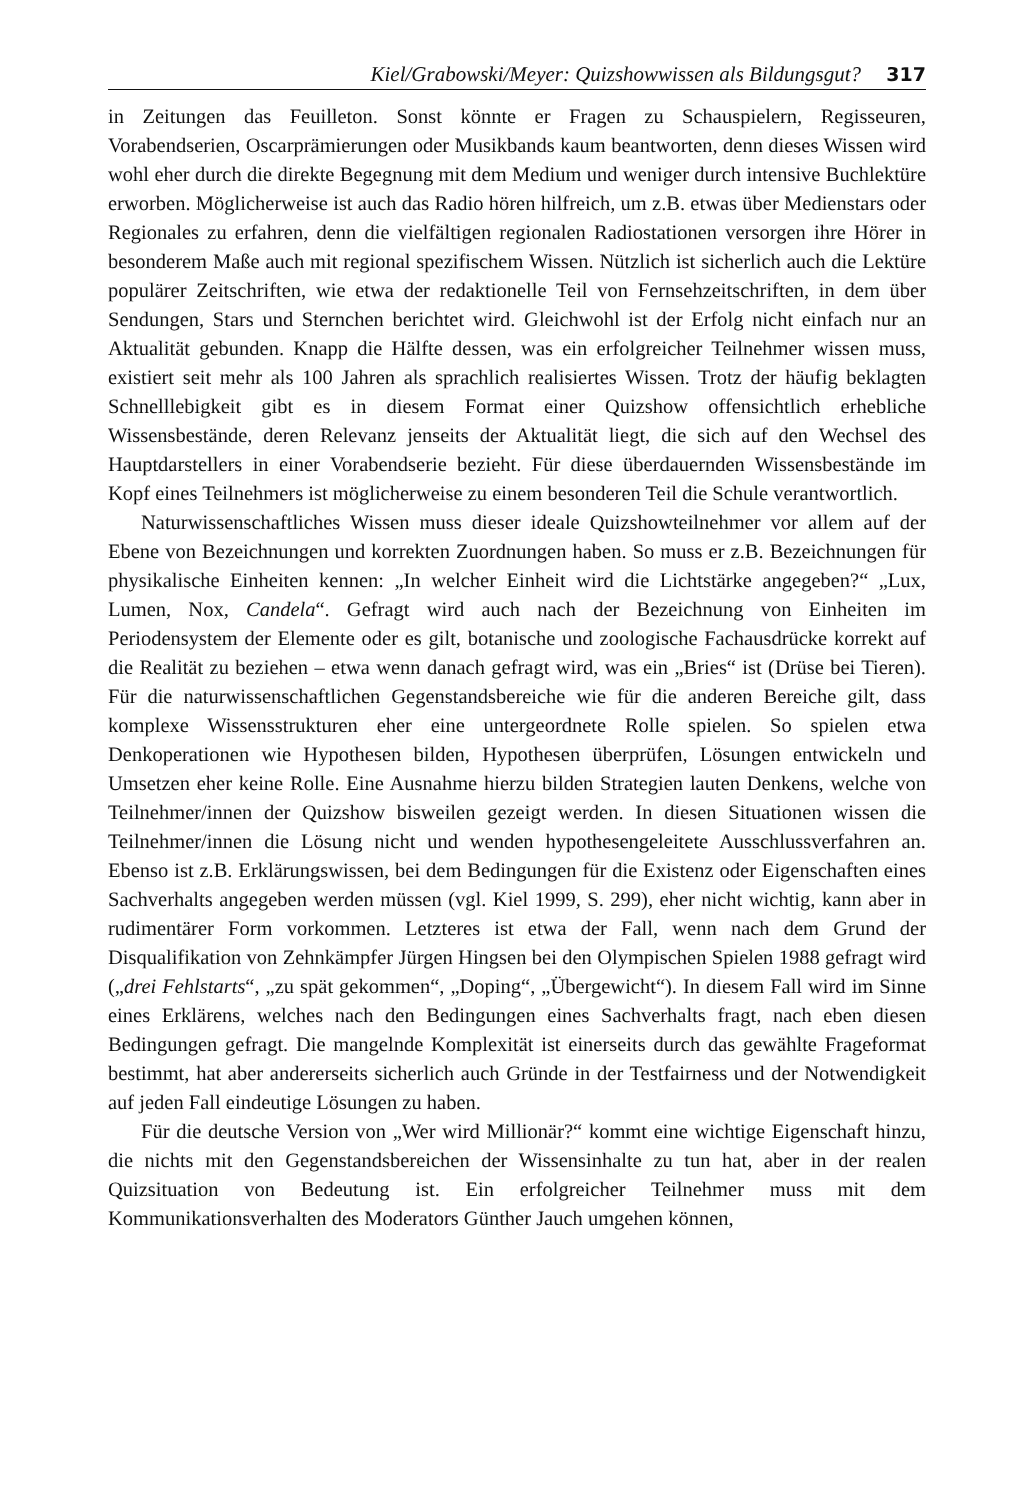Kiel/Grabowski/Meyer: Quizshowwissen als Bildungsgut? 317
in Zeitungen das Feuilleton. Sonst könnte er Fragen zu Schauspielern, Regisseuren, Vorabendserien, Oscarprämierungen oder Musikbands kaum beantworten, denn dieses Wissen wird wohl eher durch die direkte Begegnung mit dem Medium und weniger durch intensive Buchlektüre erworben. Möglicherweise ist auch das Radio hören hilfreich, um z.B. etwas über Medienstars oder Regionales zu erfahren, denn die vielfältigen regionalen Radiostationen versorgen ihre Hörer in besonderem Maße auch mit regional spezifischem Wissen. Nützlich ist sicherlich auch die Lektüre populärer Zeitschriften, wie etwa der redaktionelle Teil von Fernsehzeitschriften, in dem über Sendungen, Stars und Sternchen berichtet wird. Gleichwohl ist der Erfolg nicht einfach nur an Aktualität gebunden. Knapp die Hälfte dessen, was ein erfolgreicher Teilnehmer wissen muss, existiert seit mehr als 100 Jahren als sprachlich realisiertes Wissen. Trotz der häufig beklagten Schnelllebigkeit gibt es in diesem Format einer Quizshow offensichtlich erhebliche Wissensbestände, deren Relevanz jenseits der Aktualität liegt, die sich auf den Wechsel des Hauptdarstellers in einer Vorabendserie bezieht. Für diese überdauernden Wissensbestände im Kopf eines Teilnehmers ist möglicherweise zu einem besonderen Teil die Schule verantwortlich.
Naturwissenschaftliches Wissen muss dieser ideale Quizshowteilnehmer vor allem auf der Ebene von Bezeichnungen und korrekten Zuordnungen haben. So muss er z.B. Bezeichnungen für physikalische Einheiten kennen: „In welcher Einheit wird die Lichtstärke angegeben?“ „Lux, Lumen, Nox, Candela“. Gefragt wird auch nach der Bezeichnung von Einheiten im Periodensystem der Elemente oder es gilt, botanische und zoologische Fachausdrücke korrekt auf die Realität zu beziehen – etwa wenn danach gefragt wird, was ein „Bries“ ist (Drüse bei Tieren). Für die naturwissenschaftlichen Gegenstandsbereiche wie für die anderen Bereiche gilt, dass komplexe Wissensstrukturen eher eine untergeordnete Rolle spielen. So spielen etwa Denkoperationen wie Hypothesen bilden, Hypothesen überprüfen, Lösungen entwickeln und Umsetzen eher keine Rolle. Eine Ausnahme hierzu bilden Strategien lauten Denkens, welche von Teilnehmer/innen der Quizshow bisweilen gezeigt werden. In diesen Situationen wissen die Teilnehmer/innen die Lösung nicht und wenden hypothesengeleitete Ausschlussverfahren an. Ebenso ist z.B. Erklärungswissen, bei dem Bedingungen für die Existenz oder Eigenschaften eines Sachverhalts angegeben werden müssen (vgl. Kiel 1999, S. 299), eher nicht wichtig, kann aber in rudimentärer Form vorkommen. Letzteres ist etwa der Fall, wenn nach dem Grund der Disqualifikation von Zehnkämpfer Jürgen Hingsen bei den Olympischen Spielen 1988 gefragt wird („drei Fehlstarts“, „zu spät gekommen“, „Doping“, „Übergewicht“). In diesem Fall wird im Sinne eines Erklärens, welches nach den Bedingungen eines Sachverhalts fragt, nach eben diesen Bedingungen gefragt. Die mangelnde Komplexität ist einerseits durch das gewählte Frageformat bestimmt, hat aber andererseits sicherlich auch Gründe in der Testfairness und der Notwendigkeit auf jeden Fall eindeutige Lösungen zu haben.
Für die deutsche Version von „Wer wird Millionär?“ kommt eine wichtige Eigenschaft hinzu, die nichts mit den Gegenstandsbereichen der Wissensinhalte zu tun hat, aber in der realen Quizsituation von Bedeutung ist. Ein erfolgreicher Teilnehmer muss mit dem Kommunikationsverhalten des Moderators Günther Jauch umgehen können,